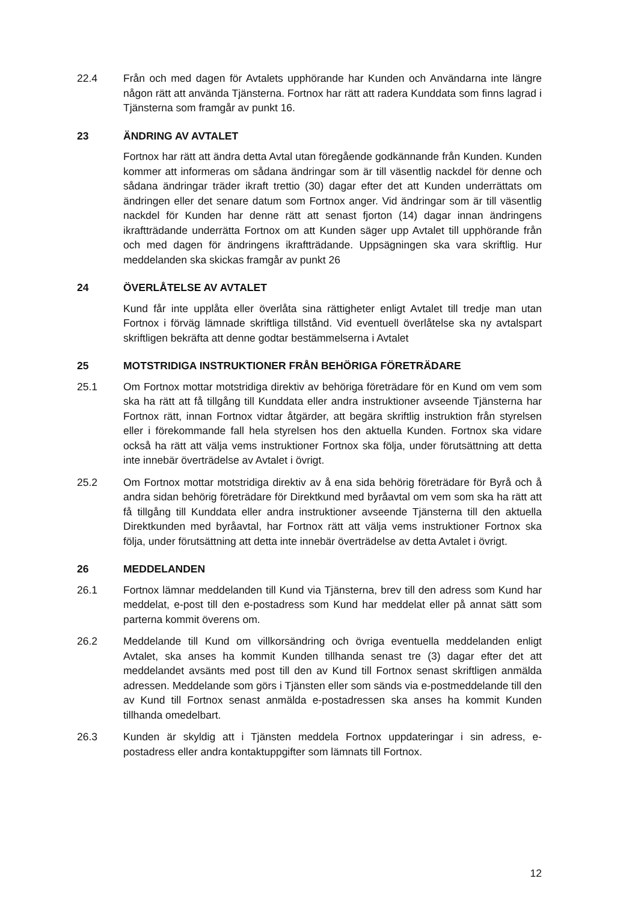22.4 Från och med dagen för Avtalets upphörande har Kunden och Användarna inte längre någon rätt att använda Tjänsterna. Fortnox har rätt att radera Kunddata som finns lagrad i Tjänsterna som framgår av punkt 16.
23 ÄNDRING AV AVTALET
Fortnox har rätt att ändra detta Avtal utan föregående godkännande från Kunden. Kunden kommer att informeras om sådana ändringar som är till väsentlig nackdel för denne och sådana ändringar träder ikraft trettio (30) dagar efter det att Kunden underrättats om ändringen eller det senare datum som Fortnox anger. Vid ändringar som är till väsentlig nackdel för Kunden har denne rätt att senast fjorton (14) dagar innan ändringens ikraftträdande underrätta Fortnox om att Kunden säger upp Avtalet till upphörande från och med dagen för ändringens ikraftträdande. Uppsägningen ska vara skriftlig. Hur meddelanden ska skickas framgår av punkt 26
24 ÖVERLÅTELSE AV AVTALET
Kund får inte upplåta eller överlåta sina rättigheter enligt Avtalet till tredje man utan Fortnox i förväg lämnade skriftliga tillstånd. Vid eventuell överlåtelse ska ny avtalspart skriftligen bekräfta att denne godtar bestämmelserna i Avtalet
25 MOTSTRIDIGA INSTRUKTIONER FRÅN BEHÖRIGA FÖRETRÄDARE
25.1 Om Fortnox mottar motstridiga direktiv av behöriga företrädare för en Kund om vem som ska ha rätt att få tillgång till Kunddata eller andra instruktioner avseende Tjänsterna har Fortnox rätt, innan Fortnox vidtar åtgärder, att begära skriftlig instruktion från styrelsen eller i förekommande fall hela styrelsen hos den aktuella Kunden. Fortnox ska vidare också ha rätt att välja vems instruktioner Fortnox ska följa, under förutsättning att detta inte innebär överträdelse av Avtalet i övrigt.
25.2 Om Fortnox mottar motstridiga direktiv av å ena sida behörig företrädare för Byrå och å andra sidan behörig företrädare för Direktkund med byråavtal om vem som ska ha rätt att få tillgång till Kunddata eller andra instruktioner avseende Tjänsterna till den aktuella Direktkunden med byråavtal, har Fortnox rätt att välja vems instruktioner Fortnox ska följa, under förutsättning att detta inte innebär överträdelse av detta Avtalet i övrigt.
26 MEDDELANDEN
26.1 Fortnox lämnar meddelanden till Kund via Tjänsterna, brev till den adress som Kund har meddelat, e-post till den e-postadress som Kund har meddelat eller på annat sätt som parterna kommit överens om.
26.2 Meddelande till Kund om villkorsändring och övriga eventuella meddelanden enligt Avtalet, ska anses ha kommit Kunden tillhanda senast tre (3) dagar efter det att meddelandet avsänts med post till den av Kund till Fortnox senast skriftligen anmälda adressen. Meddelande som görs i Tjänsten eller som sänds via e-postmeddelande till den av Kund till Fortnox senast anmälda e-postadressen ska anses ha kommit Kunden tillhanda omedelbart.
26.3 Kunden är skyldig att i Tjänsten meddela Fortnox uppdateringar i sin adress, e-postadress eller andra kontaktuppgifter som lämnats till Fortnox.
12